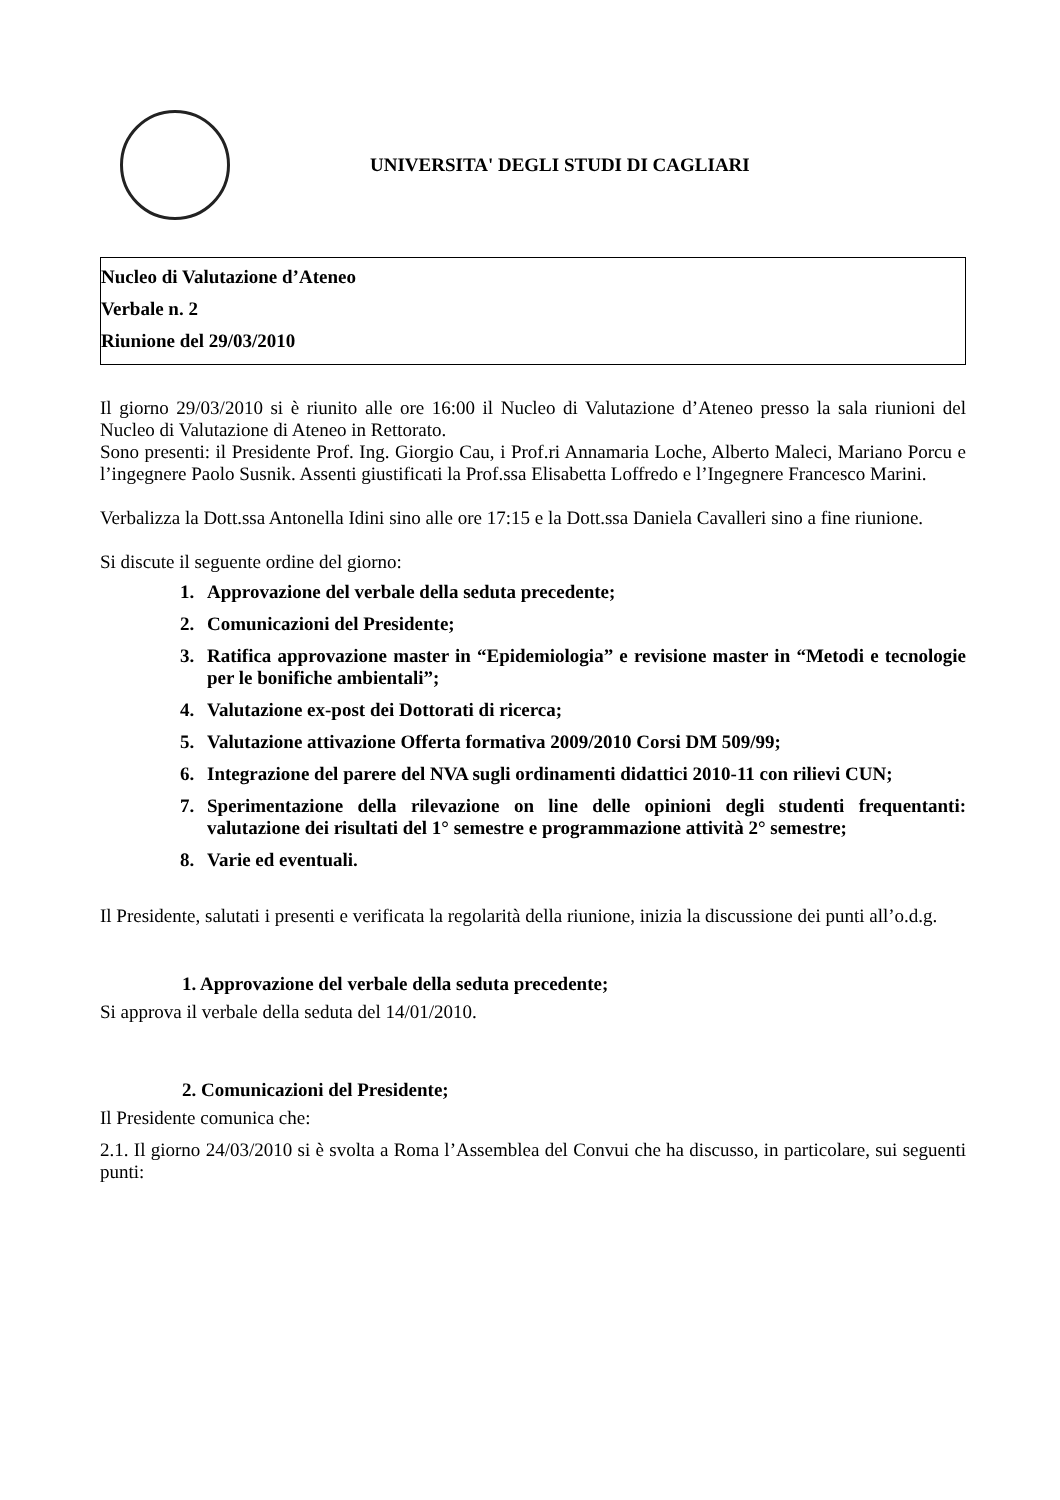UNIVERSITA' DEGLI STUDI DI CAGLIARI
Nucleo di Valutazione d’Ateneo
Verbale n. 2
Riunione del 29/03/2010
Il giorno 29/03/2010 si è riunito alle ore 16:00 il Nucleo di Valutazione d’Ateneo presso la sala riunioni del Nucleo di Valutazione di Ateneo in Rettorato.
Sono presenti: il Presidente Prof. Ing. Giorgio Cau, i Prof.ri Annamaria Loche, Alberto Maleci, Mariano Porcu e l’ingegnere Paolo Susnik. Assenti giustificati la Prof.ssa Elisabetta Loffredo e l’Ingegnere Francesco Marini.
Verbalizza la Dott.ssa Antonella Idini sino alle ore 17:15 e la Dott.ssa Daniela Cavalleri sino a fine riunione.
Si discute il seguente ordine del giorno:
1. Approvazione del verbale della seduta precedente;
2. Comunicazioni del Presidente;
3. Ratifica approvazione master in “Epidemiologia” e revisione master in “Metodi e tecnologie per le bonifiche ambientali”;
4. Valutazione ex-post dei Dottorati di ricerca;
5. Valutazione attivazione Offerta formativa 2009/2010 Corsi DM 509/99;
6. Integrazione del parere del NVA sugli ordinamenti didattici 2010-11 con rilievi CUN;
7. Sperimentazione della rilevazione on line delle opinioni degli studenti frequentanti: valutazione dei risultati del 1° semestre e programmazione attività 2° semestre;
8. Varie ed eventuali.
Il Presidente, salutati i presenti e verificata la regolarità della riunione, inizia la discussione dei punti all’o.d.g.
1. Approvazione del verbale della seduta precedente;
Si approva il verbale della seduta del 14/01/2010.
2. Comunicazioni del Presidente;
Il Presidente comunica che:
2.1. Il giorno 24/03/2010 si è svolta a Roma l’Assemblea del Convui che ha discusso, in particolare, sui seguenti punti: